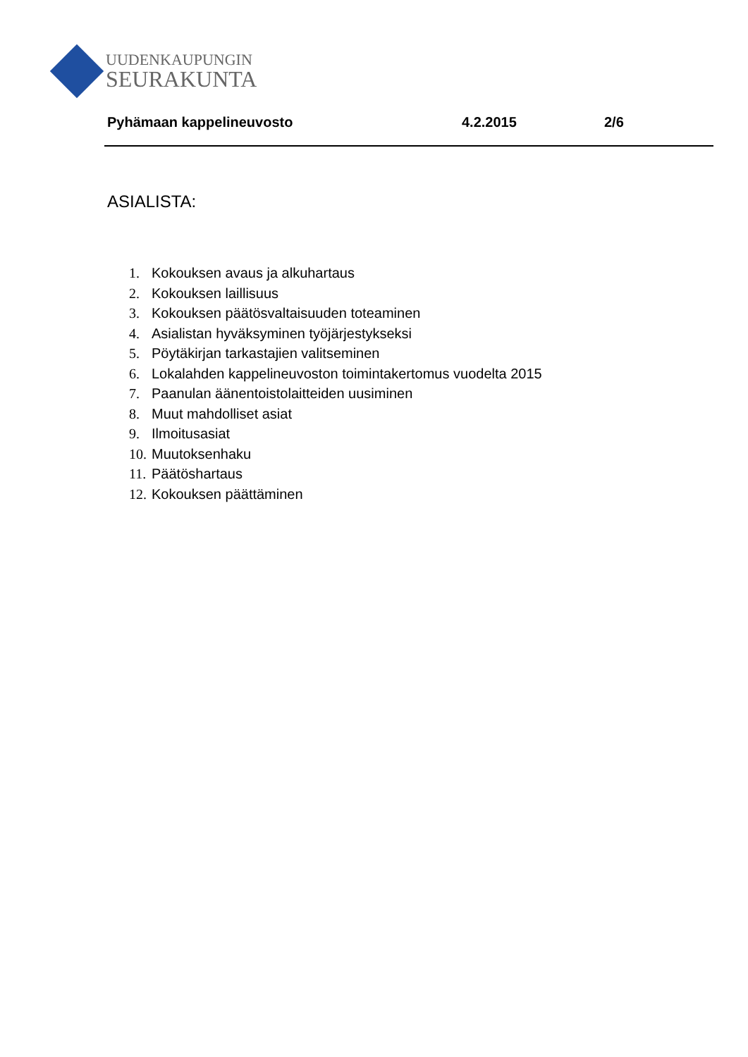UUDENKAUPUNGIN
SEURAKUNTA
Pyhämaan kappelineuvosto 4.2.2015 2/6
ASIALISTA:
1. Kokouksen avaus ja alkuhartaus
2. Kokouksen laillisuus
3. Kokouksen päätösvaltaisuuden toteaminen
4. Asialistan hyväksyminen työjärjestykseksi
5. Pöytäkirjan tarkastajien valitseminen
6. Lokalahden kappelineuvoston toimintakertomus vuodelta 2015
7. Paanulan äänentoistolaitteiden uusiminen
8. Muut mahdolliset asiat
9. Ilmoitusasiat
10. Muutoksenhaku
11. Päätöshartaus
12. Kokouksen päättäminen